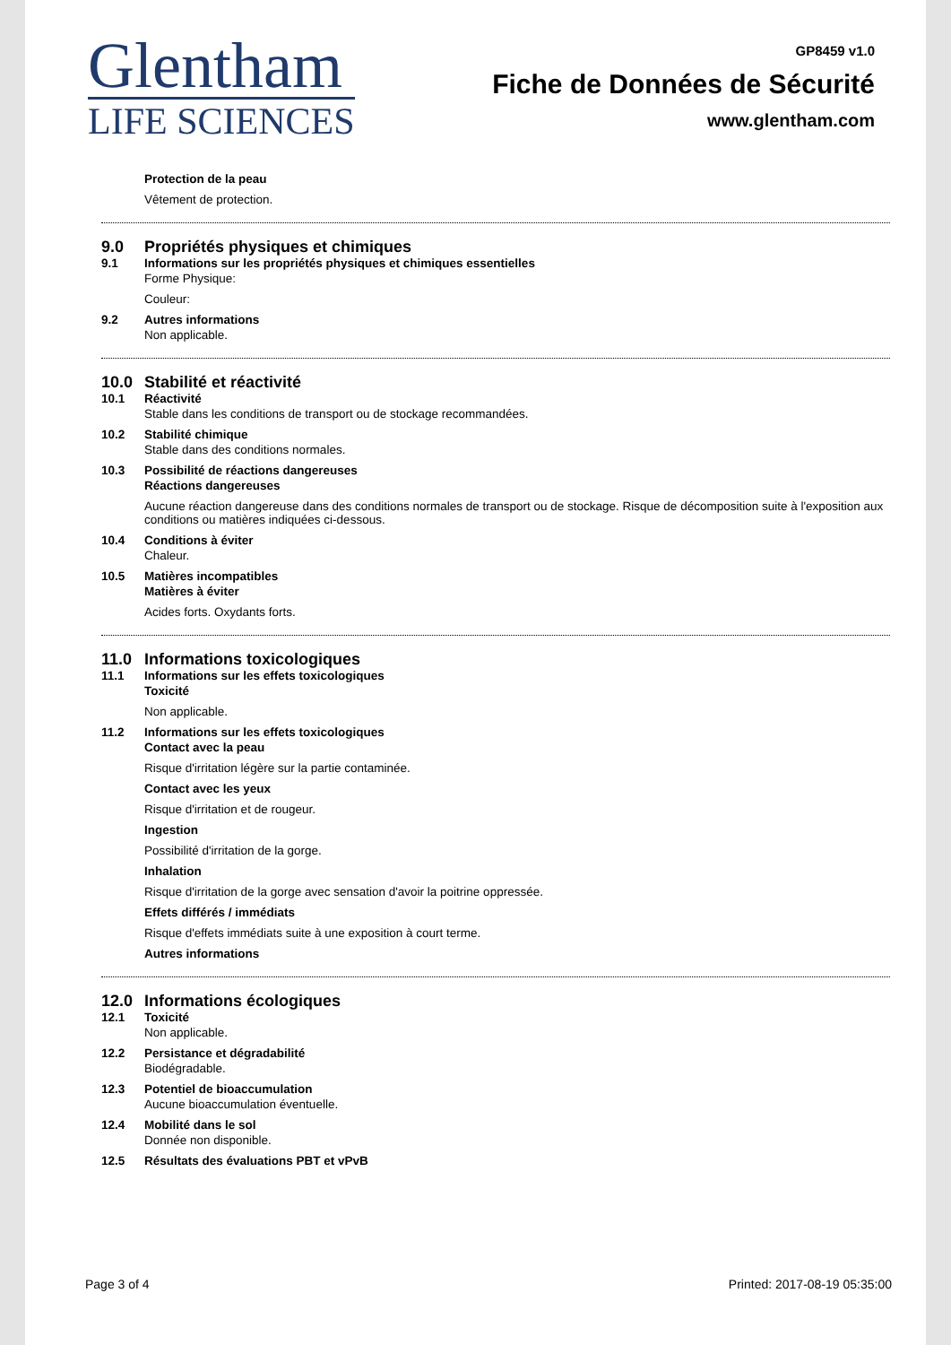Glentham
LIFE SCIENCES
GP8459 v1.0
Fiche de Données de Sécurité
www.glentham.com
Protection de la peau
Vêtement de protection.
9.0 Propriétés physiques et chimiques
9.1 Informations sur les propriétés physiques et chimiques essentielles
Forme Physique:
Couleur:
9.2 Autres informations
Non applicable.
10.0 Stabilité et réactivité
10.1 Réactivité
Stable dans les conditions de transport ou de stockage recommandées.
10.2 Stabilité chimique
Stable dans des conditions normales.
10.3 Possibilité de réactions dangereuses
Réactions dangereuses
Aucune réaction dangereuse dans des conditions normales de transport ou de stockage. Risque de décomposition suite à l'exposition aux conditions ou matières indiquées ci-dessous.
10.4 Conditions à éviter
Chaleur.
10.5 Matières incompatibles
Matières à éviter
Acides forts. Oxydants forts.
11.0 Informations toxicologiques
11.1 Informations sur les effets toxicologiques
Toxicité
Non applicable.
11.2 Informations sur les effets toxicologiques
Contact avec la peau
Risque d'irritation légère sur la partie contaminée.
Contact avec les yeux
Risque d'irritation et de rougeur.
Ingestion
Possibilité d'irritation de la gorge.
Inhalation
Risque d'irritation de la gorge avec sensation d'avoir la poitrine oppressée.
Effets différés / immédiats
Risque d'effets immédiats suite à une exposition à court terme.
Autres informations
12.0 Informations écologiques
12.1 Toxicité
Non applicable.
12.2 Persistance et dégradabilité
Biodégradable.
12.3 Potentiel de bioaccumulation
Aucune bioaccumulation éventuelle.
12.4 Mobilité dans le sol
Donnée non disponible.
12.5 Résultats des évaluations PBT et vPvB
Page 3 of 4 Printed: 2017-08-19 05:35:00